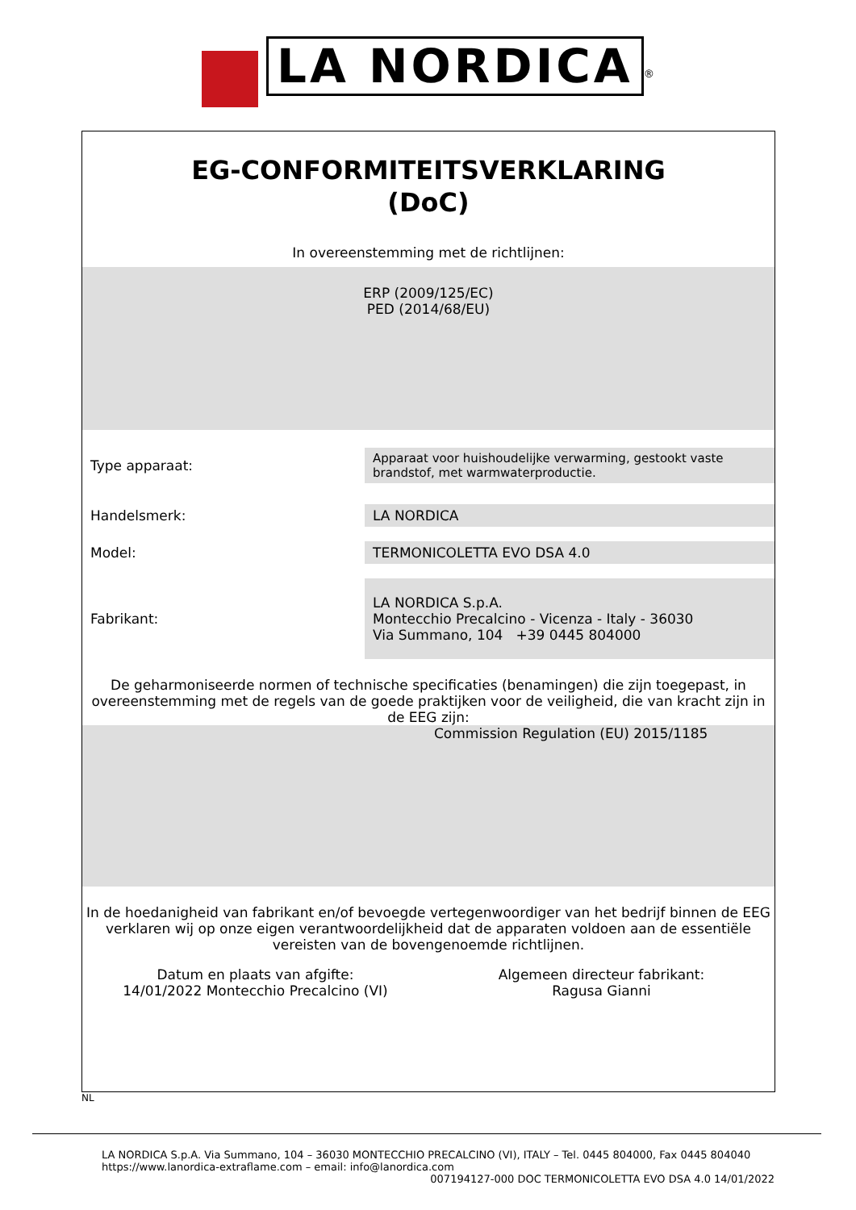LA NORDICA<sup>®</sup>
EG-CONFORMITEITSVERKLARING
(DoC)
In overeenstemming met de richtlijnen:
ERP (2009/125/EC)
PED (2014/68/EU)
| Type apparaat: | Apparaat voor huishoudelijke verwarming, gestookt vaste brandstof, met warmwaterproductie. |
| Handelsmerk: | LA NORDICA |
| Model: | TERMONICOLETTA EVO DSA 4.0 |
| Fabrikant: | LA NORDICA S.p.A. Montecchio Precalcino - Vicenza - Italy - 36030 Via Summano, 104 +39 0445 804000 |
De geharmoniseerde normen of technische specificaties (benamingen) die zijn toegepast, in overeenstemming met de regels van de goede praktijken voor de veiligheid, die van kracht zijn in de EEG zijn:
Commission Regulation (EU) 2015/1185
In de hoedanigheid van fabrikant en/of bevoegde vertegenwoordiger van het bedrijf binnen de EEG verklaren wij op onze eigen verantwoordelijkheid dat de apparaten voldoen aan de essentiële vereisten van de bovengenoemde richtlijnen.
Datum en plaats van afgifte:
14/01/2022 Montecchio Precalcino (VI)
Algemeen directeur fabrikant:
Ragusa Gianni
NL
LA NORDICA S.p.A. Via Summano, 104 – 36030 MONTECCHIO PRECALCINO (VI), ITALY – Tel. 0445 804000, Fax 0445 804040
https://www.lanordica-extraflame.com – email: info@lanordica.com
007194127-000 DOC TERMONICOLETTA EVO DSA 4.0 14/01/2022